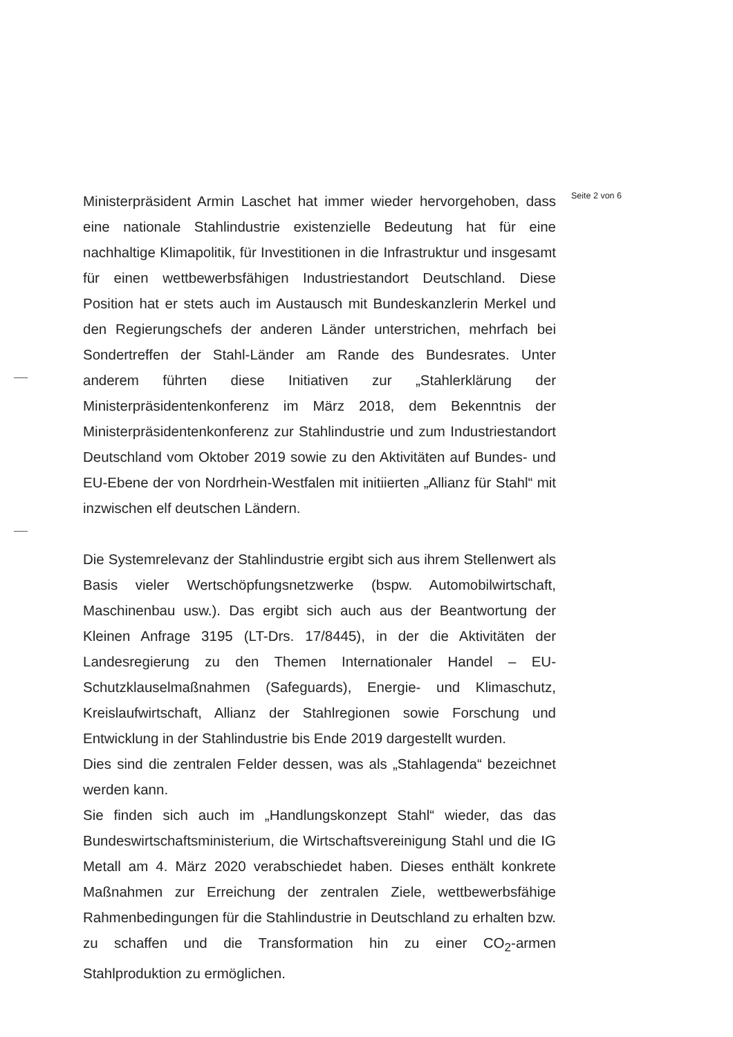Ministerpräsident Armin Laschet hat immer wieder hervorgehoben, dass eine nationale Stahlindustrie existenzielle Bedeutung hat für eine nachhaltige Klimapolitik, für Investitionen in die Infrastruktur und insgesamt für einen wettbewerbsfähigen Industriestandort Deutschland. Diese Position hat er stets auch im Austausch mit Bundeskanzlerin Merkel und den Regierungschefs der anderen Länder unterstrichen, mehrfach bei Sondertreffen der Stahl-Länder am Rande des Bundesrates. Unter anderem führten diese Initiativen zur „Stahlerklärung der Ministerpräsidentenkonferenz im März 2018, dem Bekenntnis der Ministerpräsidentenkonferenz zur Stahlindustrie und zum Industriestandort Deutschland vom Oktober 2019 sowie zu den Aktivitäten auf Bundes- und EU-Ebene der von Nordrhein-Westfalen mit initiierten „Allianz für Stahl“ mit inzwischen elf deutschen Ländern.
Die Systemrelevanz der Stahlindustrie ergibt sich aus ihrem Stellenwert als Basis vieler Wertschöpfungsnetzwerke (bspw. Automobilwirtschaft, Maschinenbau usw.). Das ergibt sich auch aus der Beantwortung der Kleinen Anfrage 3195 (LT-Drs. 17/8445), in der die Aktivitäten der Landesregierung zu den Themen Internationaler Handel – EU-Schutzklauselmaßnahmen (Safeguards), Energie- und Klimaschutz, Kreislaufwirtschaft, Allianz der Stahlregionen sowie Forschung und Entwicklung in der Stahlindustrie bis Ende 2019 dargestellt wurden.
Dies sind die zentralen Felder dessen, was als „Stahlagenda“ bezeichnet werden kann.
Sie finden sich auch im „Handlungskonzept Stahl“ wieder, das das Bundeswirtschaftsministerium, die Wirtschaftsvereinigung Stahl und die IG Metall am 4. März 2020 verabschiedet haben. Dieses enthält konkrete Maßnahmen zur Erreichung der zentralen Ziele, wettbewerbsfähige Rahmenbedingungen für die Stahlindustrie in Deutschland zu erhalten bzw. zu schaffen und die Transformation hin zu einer CO<sub>2</sub>-armen Stahlproduktion zu ermöglichen.
Seite 2 von 6